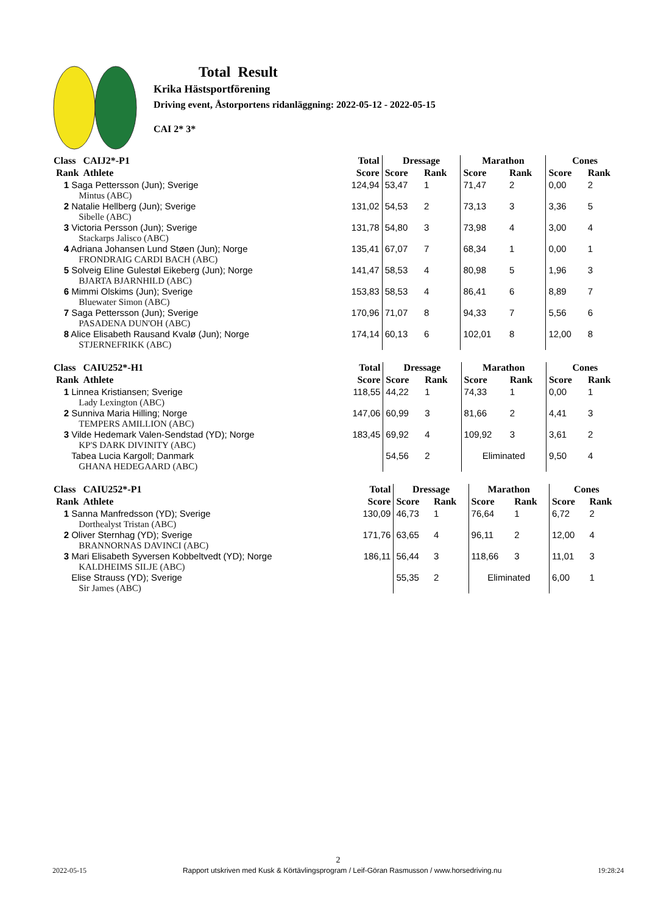Total Result
Krika Hästsportförening
Driving event, Åstorportens ridanläggning: 2022-05-12 - 2022-05-15
CAI 2* 3*
| Class CAIJ2*-P1 | Total | Dressage | | Marathon | | Cones | |
| --- | --- | --- | --- | --- | --- | --- | --- |
| Rank Athlete | Score | Score | Rank | Score | Rank | Score | Rank |
| 1 Saga Pettersson (Jun); Sverige Mintus (ABC) | 124,94 | 53,47 | 1 | 71,47 | 2 | 0,00 | 2 |
| 2 Natalie Hellberg (Jun); Sverige Sibelle (ABC) | 131,02 | 54,53 | 2 | 73,13 | 3 | 3,36 | 5 |
| 3 Victoria Persson (Jun); Sverige Stackarps Jalisco (ABC) | 131,78 | 54,80 | 3 | 73,98 | 4 | 3,00 | 4 |
| 4 Adriana Johansen Lund Støen (Jun); Norge FRONDRAIG CARDI BACH (ABC) | 135,41 | 67,07 | 7 | 68,34 | 1 | 0,00 | 1 |
| 5 Solveig Eline Gulestøl Eikeberg (Jun); Norge BJARTA BJARNHILD (ABC) | 141,47 | 58,53 | 4 | 80,98 | 5 | 1,96 | 3 |
| 6 Mimmi Olskims (Jun); Sverige Bluewater Simon (ABC) | 153,83 | 58,53 | 4 | 86,41 | 6 | 8,89 | 7 |
| 7 Saga Pettersson (Jun); Sverige PASADENA DUN'OH (ABC) | 170,96 | 71,07 | 8 | 94,33 | 7 | 5,56 | 6 |
| 8 Alice Elisabeth Rausand Kvalø (Jun); Norge STJERNEFRIKK (ABC) | 174,14 | 60,13 | 6 | 102,01 | 8 | 12,00 | 8 |
| Class CAIU252*-H1 | Total | Dressage | | Marathon | | Cones | |
| --- | --- | --- | --- | --- | --- | --- | --- |
| Rank Athlete | Score | Score | Rank | Score | Rank | Score | Rank |
| 1 Linnea Kristiansen; Sverige Lady Lexington (ABC) | 118,55 | 44,22 | 1 | 74,33 | 1 | 0,00 | 1 |
| 2 Sunniva Maria Hilling; Norge TEMPERS AMILLION (ABC) | 147,06 | 60,99 | 3 | 81,66 | 2 | 4,41 | 3 |
| 3 Vilde Hedemark Valen-Sendstad (YD); Norge KP'S DARK DIVINITY (ABC) | 183,45 | 69,92 | 4 | 109,92 | 3 | 3,61 | 2 |
| Tabea Lucia Kargoll; Danmark GHANA HEDEGAARD (ABC) | | 54,56 | 2 | Eliminated | | 9,50 | 4 |
| Class CAIU252*-P1 | Total | Dressage | | Marathon | | Cones | |
| --- | --- | --- | --- | --- | --- | --- | --- |
| Rank Athlete | Score | Score | Rank | Score | Rank | Score | Rank |
| 1 Sanna Manfredsson (YD); Sverige Dorthealyst Tristan (ABC) | 130,09 | 46,73 | 1 | 76,64 | 1 | 6,72 | 2 |
| 2 Oliver Sternhag (YD); Sverige BRANNORNAS DAVINCI (ABC) | 171,76 | 63,65 | 4 | 96,11 | 2 | 12,00 | 4 |
| 3 Mari Elisabeth Syversen Kobbeltvedt (YD); Norge KALDHEIMS SILJE (ABC) | 186,11 | 56,44 | 3 | 118,66 | 3 | 11,01 | 3 |
| Elise Strauss (YD); Sverige Sir James (ABC) | | 55,35 | 2 | Eliminated | | 6,00 | 1 |
2
2022-05-15 Rapport utskriven med Kusk & Körtävlingsprogram / Leif-Göran Rasmusson / www.horsedriving.nu 19:28:24